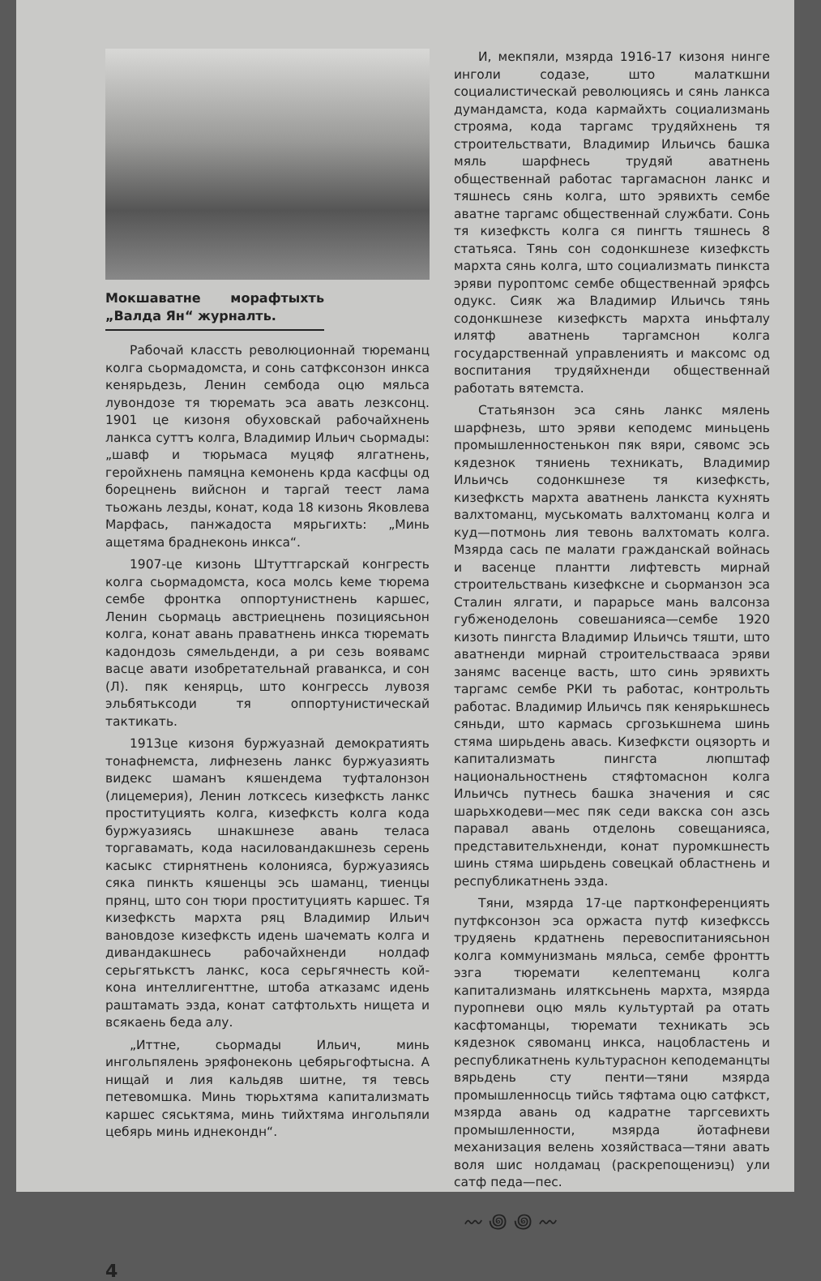Мокшаватне морафтыхть „Валда Ян“ журналть.
Рабочай классть революционнай тюреманц колга сьормадомста, и сонь сатфксонзон инкса кенярьдезь, Ленин сембода оцю мяльса лувондозе тя тюремать эса авать лезксонц. 1901 це кизоня обуховскай рабочайхнень ланкса суттъ колга, Владимир Ильич сьормады: „шавф и тюрьмаса муцяф ялгатнень, геройхнень памяцна кемонень крда касфцы од борецнень вийснон и таргай теест лама тьожань лезды, конат, кода 18 кизонь Яковлева Марфась, панжадоста мярьгихть: „Минь ащетяма браднеконь инкса“.
1907-це кизонь Штуттгарскай конгресть колга сьормадомста, коса молсь keме тюрема сембе фронтка оппортунистнень каршес, Ленин сьормаць австриецнень позициясьнон колга, конат авань праватнень инкса тюремать кадондозь сямельденди, а ри сезь вояв­амс васце авати изобретательнай praвaнкса, и сон (Л). пяк кенярць, што конгрессь лувозя эльбятьксоди тя оппортунистическай тактикать.
1913це кизоня буржуазнай демократиять тонафнемста, лифнезень ланкс буржуазиять видекс шаманъ кяшендема туфталонзон (лицемерия), Ленин лотксесь кизефксть ланкс проституциять колга, кизефксть колга кода буржуазиясь шнакшнезе авань теласа торгавамать, кода насиловандакшнезь серень касыкс стирнятнень колонияса, буржуазиясь сяка пинкть кяшенцы эсь шаманц, тиенцы прянц, што сон тюри проституциять каршес. Тя кизефксть мархта ряц Владимир Ильич вановдозе кизефксть идень шачемать колга и дивандакшнесь рабочайхненди нолдаф серьгятькстъ ланкс, коса серьгячнесть кой-кона интеллигенттне, штоба атказамс идень раштамать эзда, конат сатфтольхть нищета и всякаень беда алу.
„Иттне, сьормады Ильич, минь ингольпялень эряфонеконь цебярьгофтысна. А нищай и лия кальдяв шитне, тя тевсь петевомшка. Минь тюрьхтяма капитализмать каршес сяськтяма, минь тийхтяма ингольпяли цебярь минь иднекондн“.
И, мекпяли, мзярда 1916-17 кизоня нинге инголи содазе, што малаткшни социалистическай революциясь и сянь ланкса думандамста, кода кармайхть социализмань строяма, кода таргамс трудяйхнень тя строительствати, Владимир Ильичсь башка мяль шарфнесь трудяй аватнень общественнай работас таргамаснон ланкс и тяшнесь сянь колга, што эрявихть сембе аватне таргамс общественнай службати. Сонь тя кизефксть колга ся пингть тяшнесь 8 статьяса. Тянь сон содонкшнезе кизефксть мархта сянь колга, што социализмать пинкста эряви пуроптомс сембе общественнай эряфсь одукс. Сияк жа Владимир Ильичсь тянь содонкшнезе кизефксть мархта иньфталу илятф аватнень таргамснон колга государственнай управлениять и максомс од воспитания трудяйхненди общественнай работать вятемста.
Статьянзон эса сянь ланкс мялень шарфнезь, што эряви кеподемс миньцень промышленностенькон пяк вяри, сявомс эсь кядезнок тяниень техникать, Владимир Ильичсь содонкшнезе тя кизефксть, кизефксть мархта аватнень ланкста кухнять валхтоманц, мусь­комать валхтоманц колга и куд—потмонь лия тевонь валхтомать колга. Мзярда сась пе малати гражданскай войнась и васенце плантти лифтевсть мирнай строительствань кизефксне и сьорманзон эса Сталин ялгати, и парарьсе мань валсонза губженоделонь совешанияса—сембе 1920 кизоть пингста Владимир Ильичсь тяшти, што аватненди мирнай строительствааса эряви занямс васенце васть, што синь эрявихть таргамс сембе РКИ ть работас, контрольть работас. Владимир Ильичсь пяк кенярькшнесь сяньди, што кармась сргозькшнема шинь стяма ширьдень авась. Кизефксти оцязорть и капитализмать пингста люпштаф национальностнень стяфтомаснон колга Ильичсь путнесь башка значения и сяс шарьхкодеви—мес пяк седи вакска сон азсь паравал авань отделонь совещанияса, представительхненди, конат пуромкшнесть шинь стяма ширьдень совецкай областнень и республикатнень эзда.
Тяни, мзярда 17-це партконференциять путфксонзон эса оржаста путф кизефкссь трудяень крдатнень перевоспитаниясьнон колга коммунизмань мяльса, сембе фронтть эзга тюремати келептеманц колга капитализмань илятксьнень мархта, мзярда пуропневи оцю мяль культуртай ра отать касфтоманцы, тюремати техникать эсь кядезнок сявоманц инкса, нацобластень и республикатнень культураснон кеподеманцты вярьдень сту пенти—тяни мзярда промышленносць тийсь тяфтама оцю сатфкст, мзярда авань од кадратне таргсевихть промышленности, мзярда йотафневи механизация велень хозяйстваса—тяни авать воля шис нолдамац (раскрепощениэц) ули сатф педа—пес.
〰 ꩜ ꩜ 〰
4